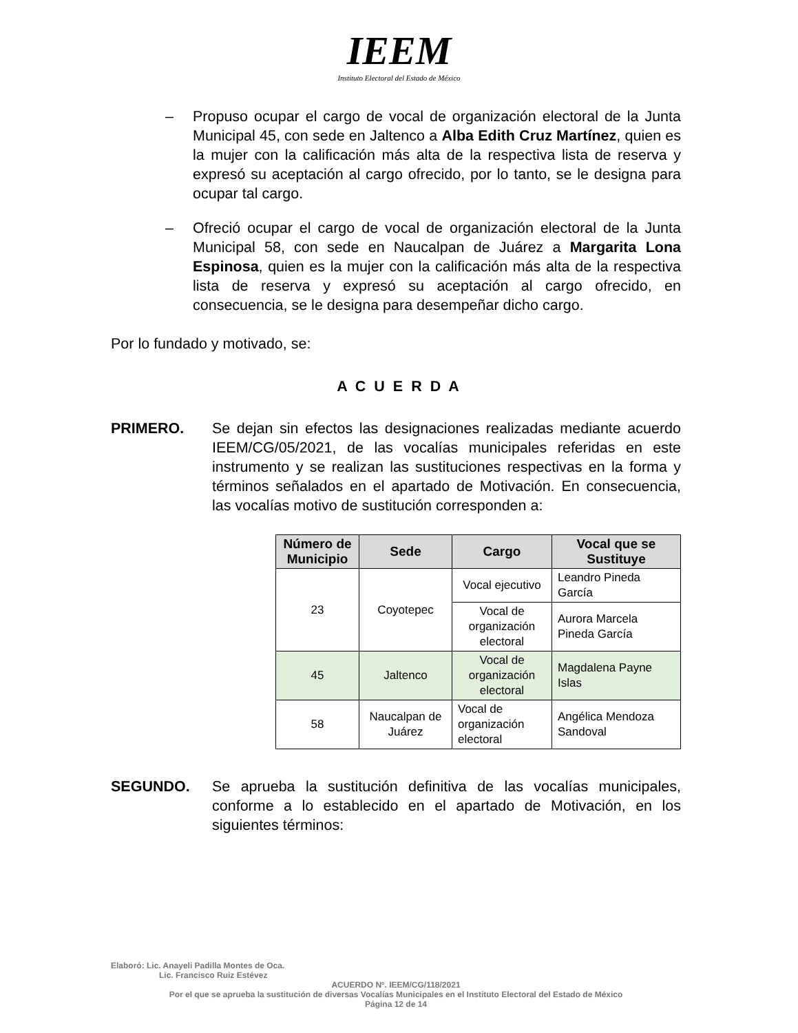IEEM
Instituto Electoral del Estado de México
– Propuso ocupar el cargo de vocal de organización electoral de la Junta Municipal 45, con sede en Jaltenco a Alba Edith Cruz Martínez, quien es la mujer con la calificación más alta de la respectiva lista de reserva y expresó su aceptación al cargo ofrecido, por lo tanto, se le designa para ocupar tal cargo.
– Ofreció ocupar el cargo de vocal de organización electoral de la Junta Municipal 58, con sede en Naucalpan de Juárez a Margarita Lona Espinosa, quien es la mujer con la calificación más alta de la respectiva lista de reserva y expresó su aceptación al cargo ofrecido, en consecuencia, se le designa para desempeñar dicho cargo.
Por lo fundado y motivado, se:
A C U E R D A
PRIMERO. Se dejan sin efectos las designaciones realizadas mediante acuerdo IEEM/CG/05/2021, de las vocalías municipales referidas en este instrumento y se realizan las sustituciones respectivas en la forma y términos señalados en el apartado de Motivación. En consecuencia, las vocalías motivo de sustitución corresponden a:
| Número de Municipio | Sede | Cargo | Vocal que se Sustituye |
| --- | --- | --- | --- |
| 23 | Coyotepec | Vocal ejecutivo | Leandro Pineda García |
| | | Vocal de organización electoral | Aurora Marcela Pineda García |
| 45 | Jaltenco | Vocal de organización electoral | Magdalena Payne Islas |
| 58 | Naucalpan de Juárez | Vocal de organización electoral | Angélica Mendoza Sandoval |
SEGUNDO. Se aprueba la sustitución definitiva de las vocalías municipales, conforme a lo establecido en el apartado de Motivación, en los siguientes términos:
Elaboró: Lic. Anayeli Padilla Montes de Oca.
Lic. Francisco Ruiz Estévez
ACUERDO Nº. IEEM/CG/118/2021
Por el que se aprueba la sustitución de diversas Vocalías Municipales en el Instituto Electoral del Estado de México
Página 12 de 14